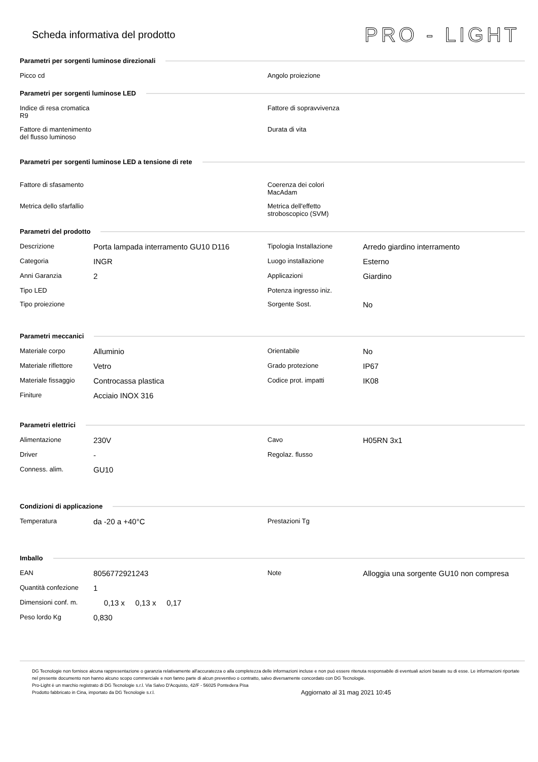Scheda informativa del prodotto
PRO - LIGHT
Parametri per sorgenti luminose direzionali
| Picco cd | | Angolo proiezione | |
Parametri per sorgenti luminose LED
| Indice di resa cromatica R9 | | Fattore di sopravvivenza | |
| Fattore di mantenimento del flusso luminoso | | Durata di vita | |
Parametri per sorgenti luminose LED a tensione di rete
| Fattore di sfasamento | | Coerenza dei colori MacAdam | |
| Metrica dello sfarfallio | | Metrica dell'effetto stroboscopico (SVM) | |
Parametri del prodotto
| Descrizione | Porta lampada interramento GU10 D116 | Tipologia Installazione | Arredo giardino interramento |
| Categoria | INGR | Luogo installazione | Esterno |
| Anni Garanzia | 2 | Applicazioni | Giardino |
| Tipo LED | | Potenza ingresso iniz. | |
| Tipo proiezione | | Sorgente Sost. | No |
Parametri meccanici
| Materiale corpo | Alluminio | Orientabile | No |
| Materiale riflettore | Vetro | Grado protezione | IP67 |
| Materiale fissaggio | Controcassa plastica | Codice prot. impatti | IK08 |
| Finiture | Acciaio INOX 316 | | |
Parametri elettrici
| Alimentazione | 230V | Cavo | H05RN 3x1 |
| Driver | - | Regolaz. flusso | |
| Conness. alim. | GU10 | | |
Condizioni di applicazione
| Temperatura | da -20 a +40°C | Prestazioni Tg | |
Imballo
| EAN | 8056772921243 | Note | Alloggia una sorgente GU10 non compresa |
| Quantità confezione | 1 | | |
| Dimensioni conf. m. | 0,13 x 0,13 x 0,17 | | |
| Peso lordo Kg | 0,830 | | |
DG Tecnologie non fornisce alcuna rappresentazione o garanzia relativamente all'accuratezza o alla completezza delle informazioni incluse e non può essere ritenuta responsabile di eventuali azioni basate su di esse. Le informazioni riportate nel presente documento non hanno alcuno scopo commerciale e non fanno parte di alcun preventivo o contratto, salvo diversamente concordato con DG Tecnologie.
Pro-Light è un marchio registrato di DG Tecnologie s.r.l. Via Salvo D'Acquisto, 42/F - 56025 Pontedera Pisa
Prodotto fabbricato in Cina, importato da DG Tecnologie s.r.l.
Aggiornato al 31 mag 2021 10:45